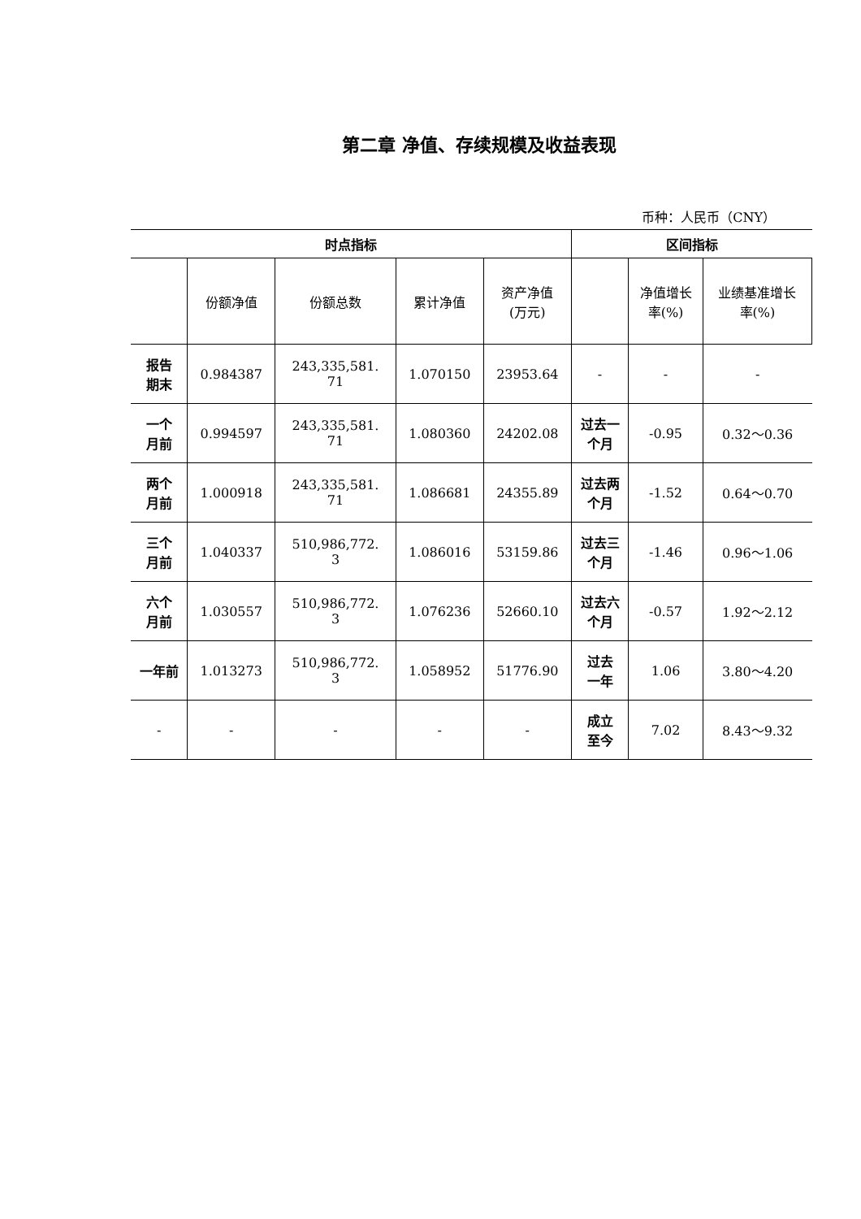第二章 净值、存续规模及收益表现
币种：人民币（CNY）
| 时点指标 | | | | | 区间指标 | | |
| --- | --- | --- | --- | --- | --- | --- | --- |
| | 份额净值 | 份额总数 | 累计净值 | 资产净值 (万元) | | 净值增长 率(%) | 业绩基准增长 率(%) |
| 报告 期末 | 0.984387 | 243,335,581. 71 | 1.070150 | 23953.64 | - | - | - |
| 一个 月前 | 0.994597 | 243,335,581. 71 | 1.080360 | 24202.08 | 过去一 个月 | -0.95 | 0.32～0.36 |
| 两个 月前 | 1.000918 | 243,335,581. 71 | 1.086681 | 24355.89 | 过去两 个月 | -1.52 | 0.64～0.70 |
| 三个 月前 | 1.040337 | 510,986,772. 3 | 1.086016 | 53159.86 | 过去三 个月 | -1.46 | 0.96～1.06 |
| 六个 月前 | 1.030557 | 510,986,772. 3 | 1.076236 | 52660.10 | 过去六 个月 | -0.57 | 1.92～2.12 |
| 一年前 | 1.013273 | 510,986,772. 3 | 1.058952 | 51776.90 | 过去 一年 | 1.06 | 3.80～4.20 |
| - | - | - | - | - | 成立 至今 | 7.02 | 8.43～9.32 |